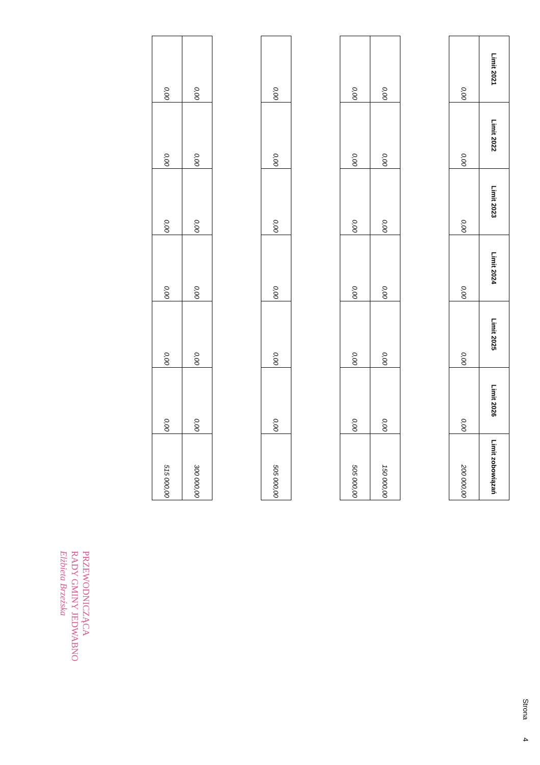| Limit 2021 | Limit 2022 | Limit 2023 | Limit 2024 | Limit 2025 | Limit 2026 | Limit zobowiązań |
| --- | --- | --- | --- | --- | --- | --- |
| 0,00 | 0,00 | 0,00 | 0,00 | 0,00 | 0,00 | 200 000,00 |
| 0,00 | 0,00 | 0,00 | 0,00 | 0,00 | 0,00 | 150 000,00 |
| 0,00 | 0,00 | 0,00 | 0,00 | 0,00 | 0,00 | 505 000,00 |
| 0,00 | 0,00 | 0,00 | 0,00 | 0,00 | 0,00 | 505 000,00 |
| 0,00 | 0,00 | 0,00 | 0,00 | 0,00 | 0,00 | 300 000,00 |
| 0,00 | 0,00 | 0,00 | 0,00 | 0,00 | 0,00 | 515 000,00 |
Strona 4
PRZEWODNICZĄCA
RADY GMINY JEDWABNO
Elżbieta Brzeźska